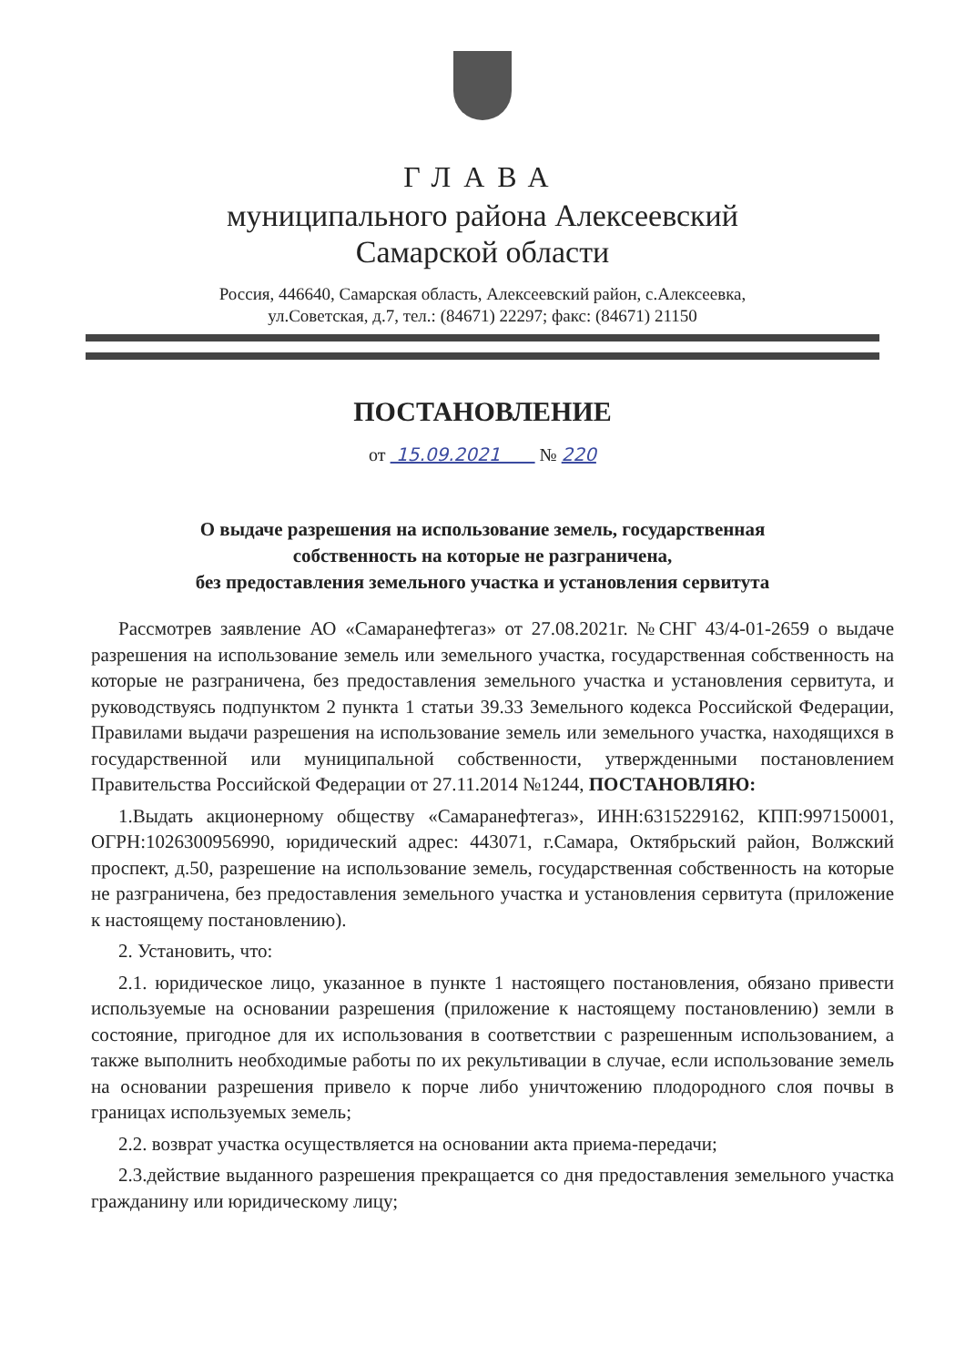ГЛАВА
муниципального района Алексеевский
Самарской области
Россия, 446640, Самарская область, Алексеевский район, с.Алексеевка,
ул.Советская, д.7, тел.: (84671) 22297; факс: (84671) 21150
ПОСТАНОВЛЕНИЕ
от 15.09.2021 № 220
О выдаче разрешения на использование земель, государственная
собственность на которые не разграничена,
без предоставления земельного участка и установления сервитута
Рассмотрев заявление АО «Самаранефтегаз» от 27.08.2021г. №СНГ 43/4-01-2659 о выдаче разрешения на использование земель или земельного участка, государственная собственность на которые не разграничена, без предоставления земельного участка и установления сервитута, и руководствуясь подпунктом 2 пункта 1 статьи 39.33 Земельного кодекса Российской Федерации, Правилами выдачи разрешения на использование земель или земельного участка, находящихся в государственной или муниципальной собственности, утвержденными постановлением Правительства Российской Федерации от 27.11.2014 №1244, ПОСТАНОВЛЯЮ:
1.Выдать акционерному обществу «Самаранефтегаз», ИНН:6315229162, КПП:997150001, ОГРН:1026300956990, юридический адрес: 443071, г.Самара, Октябрьский район, Волжский проспект, д.50, разрешение на использование земель, государственная собственность на которые не разграничена, без предоставления земельного участка и установления сервитута (приложение к настоящему постановлению).
2. Установить, что:
2.1. юридическое лицо, указанное в пункте 1 настоящего постановления, обязано привести используемые на основании разрешения (приложение к настоящему постановлению) земли в состояние, пригодное для их использования в соответствии с разрешенным использованием, а также выполнить необходимые работы по их рекультивации в случае, если использование земель на основании разрешения привело к порче либо уничтожению плодородного слоя почвы в границах используемых земель;
2.2. возврат участка осуществляется на основании акта приема-передачи;
2.3.действие выданного разрешения прекращается со дня предоставления земельного участка гражданину или юридическому лицу;